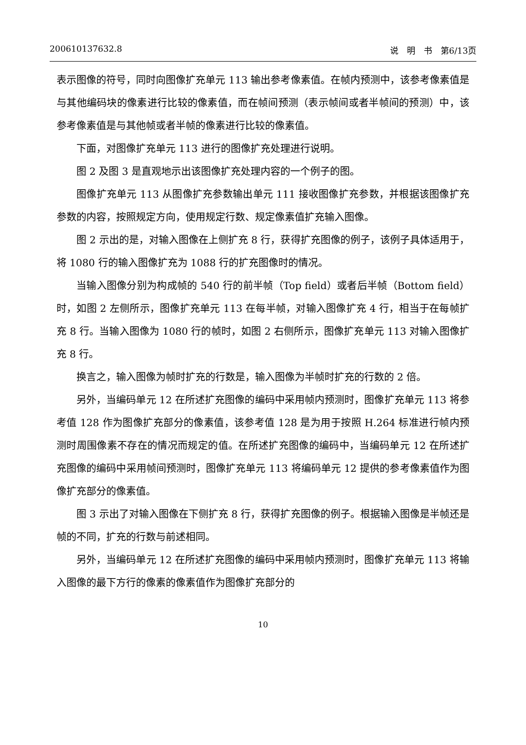200610137632.8 说　明　书　第6/13页
表示图像的符号，同时向图像扩充单元 113 输出参考像素值。在帧内预测中，该参考像素值是与其他编码块的像素进行比较的像素值，而在帧间预测（表示帧间或者半帧间的预测）中，该参考像素值是与其他帧或者半帧的像素进行比较的像素值。
下面，对图像扩充单元 113 进行的图像扩充处理进行说明。
图 2 及图 3 是直观地示出该图像扩充处理内容的一个例子的图。
图像扩充单元 113 从图像扩充参数输出单元 111 接收图像扩充参数，并根据该图像扩充参数的内容，按照规定方向，使用规定行数、规定像素值扩充输入图像。
图 2 示出的是，对输入图像在上侧扩充 8 行，获得扩充图像的例子，该例子具体适用于，将 1080 行的输入图像扩充为 1088 行的扩充图像时的情况。
当输入图像分别为构成帧的 540 行的前半帧（Top field）或者后半帧（Bottom field）时，如图 2 左侧所示，图像扩充单元 113 在每半帧，对输入图像扩充 4 行，相当于在每帧扩充 8 行。当输入图像为 1080 行的帧时，如图 2 右侧所示，图像扩充单元 113 对输入图像扩充 8 行。
换言之，输入图像为帧时扩充的行数是，输入图像为半帧时扩充的行数的 2 倍。
另外，当编码单元 12 在所述扩充图像的编码中采用帧内预测时，图像扩充单元 113 将参考值 128 作为图像扩充部分的像素值，该参考值 128 是为用于按照 H.264 标准进行帧内预测时周围像素不存在的情况而规定的值。在所述扩充图像的编码中，当编码单元 12 在所述扩充图像的编码中采用帧间预测时，图像扩充单元 113 将编码单元 12 提供的参考像素值作为图像扩充部分的像素值。
图 3 示出了对输入图像在下侧扩充 8 行，获得扩充图像的例子。根据输入图像是半帧还是帧的不同，扩充的行数与前述相同。
另外，当编码单元 12 在所述扩充图像的编码中采用帧内预测时，图像扩充单元 113 将输入图像的最下方行的像素的像素值作为图像扩充部分的
10